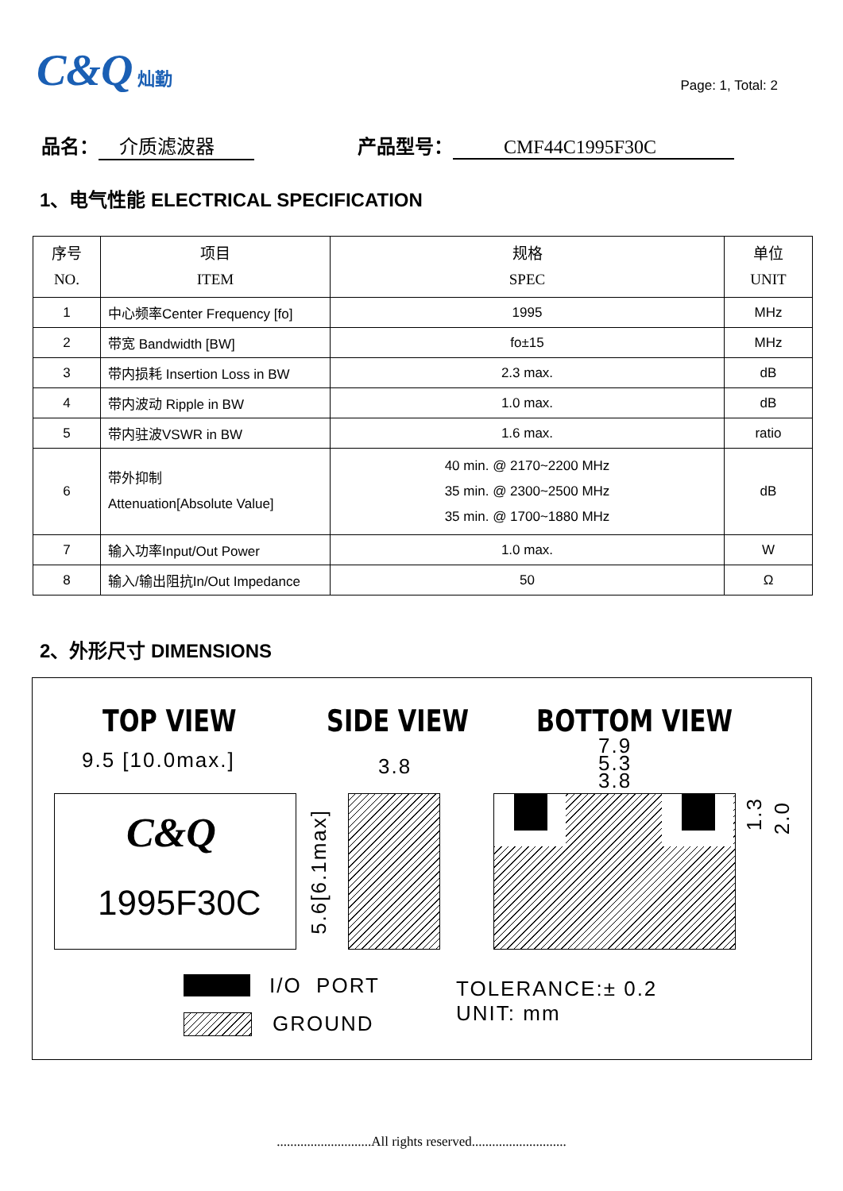C&Q 灿勤
Page: 1, Total: 2
品名： 介质滤波器 产品型号： CMF44C1995F30C
1、电气性能 ELECTRICAL SPECIFICATION
| 序号 NO. | 项目 ITEM | 规格 SPEC | 单位 UNIT |
| --- | --- | --- | --- |
| 1 | 中心频率Center Frequency [fo] | 1995 | MHz |
| 2 | 带宽 Bandwidth [BW] | fo±15 | MHz |
| 3 | 带内损耗 Insertion Loss in BW | 2.3 max. | dB |
| 4 | 带内波动 Ripple in BW | 1.0 max. | dB |
| 5 | 带内驻波VSWR in BW | 1.6 max. | ratio |
| 6 | 带外抑制 Attenuation[Absolute Value] | 40 min. @ 2170~2200 MHz 35 min. @ 2300~2500 MHz 35 min. @ 1700~1880 MHz | dB |
| 7 | 输入功率Input/Out Power | 1.0 max. | W |
| 8 | 输入/输出阻抗In/Out Impedance | 50 | Ω |
2、外形尺寸 DIMENSIONS
TOP VIEW SIDE VIEW BOTTOM VIEW
9.5 [10.0max.] 3.8
7.9
5.3
3.8
C&Q
1995F30C
5.6[6.1max]
1.3
2.0
I/O PORT
GROUND
TOLERANCE:± 0.2
UNIT: mm
............................All rights reserved............................